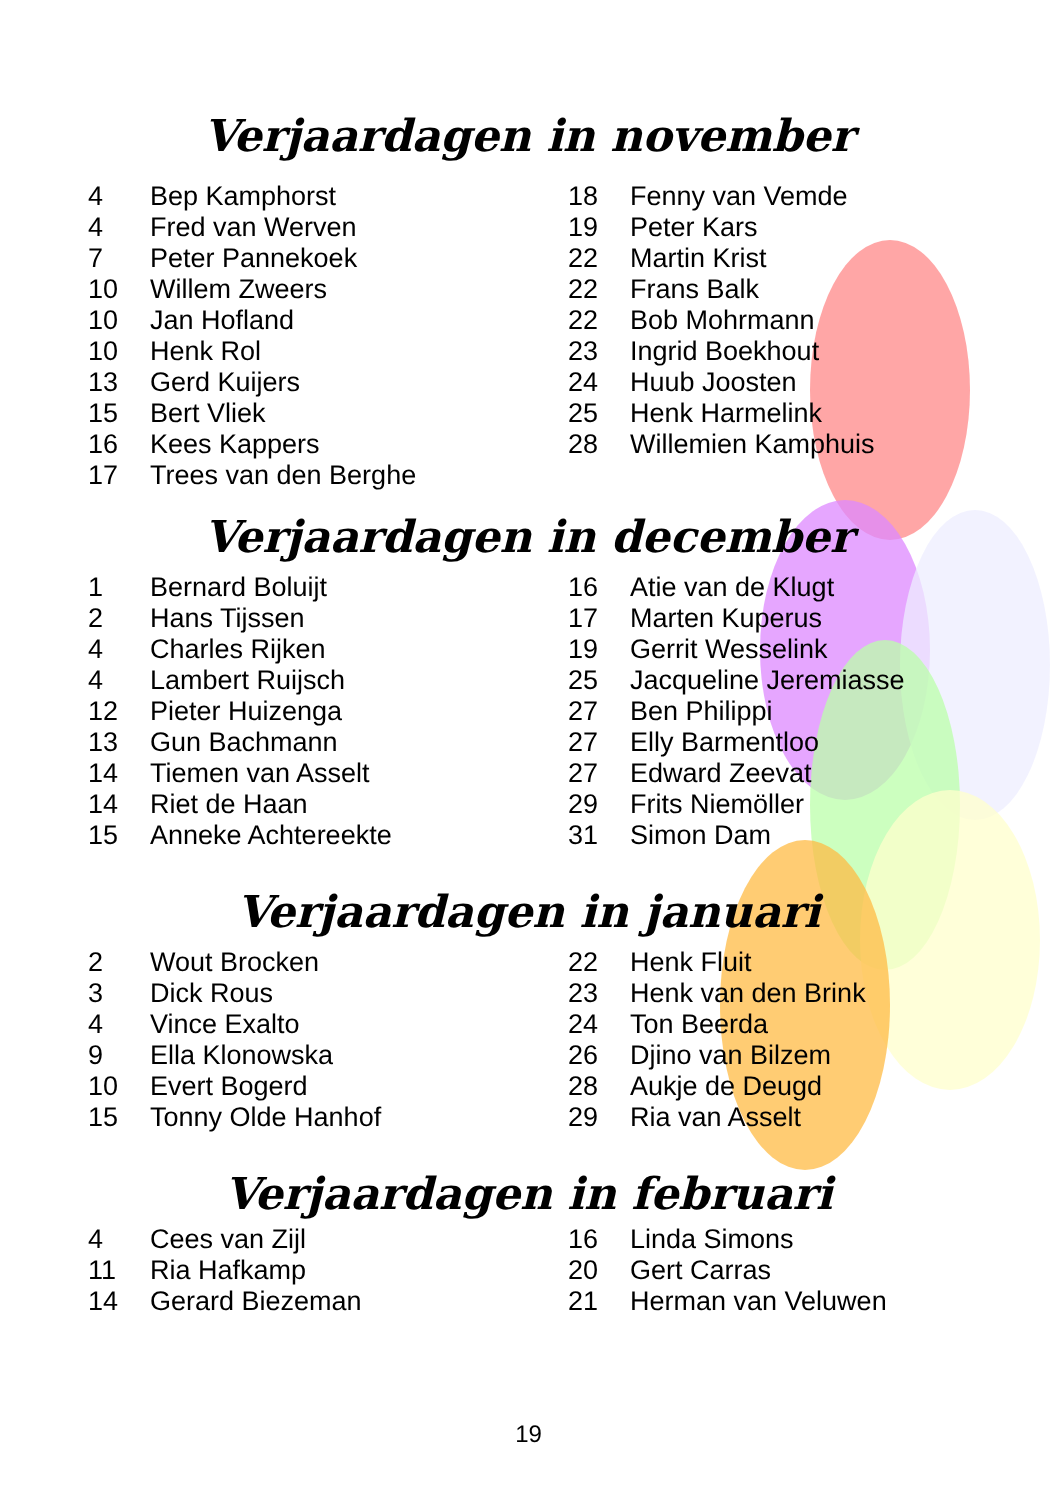Verjaardagen in november
| 4 | Bep Kamphorst |
| 4 | Fred van Werven |
| 7 | Peter Pannekoek |
| 10 | Willem Zweers |
| 10 | Jan Hofland |
| 10 | Henk Rol |
| 13 | Gerd Kuijers |
| 15 | Bert Vliek |
| 16 | Kees Kappers |
| 17 | Trees van den Berghe |
| 18 | Fenny van Vemde |
| 19 | Peter Kars |
| 22 | Martin Krist |
| 22 | Frans Balk |
| 22 | Bob Mohrmann |
| 23 | Ingrid Boekhout |
| 24 | Huub Joosten |
| 25 | Henk Harmelink |
| 28 | Willemien Kamphuis |
Verjaardagen in december
| 1 | Bernard Boluijt |
| 2 | Hans Tijssen |
| 4 | Charles Rijken |
| 4 | Lambert Ruijsch |
| 12 | Pieter Huizenga |
| 13 | Gun Bachmann |
| 14 | Tiemen van Asselt |
| 14 | Riet de Haan |
| 15 | Anneke Achtereekte |
| 16 | Atie van de Klugt |
| 17 | Marten Kuperus |
| 19 | Gerrit Wesselink |
| 25 | Jacqueline Jeremiasse |
| 27 | Ben Philippi |
| 27 | Elly Barmentloo |
| 27 | Edward Zeevat |
| 29 | Frits Niemöller |
| 31 | Simon Dam |
Verjaardagen in januari
| 2 | Wout Brocken |
| 3 | Dick Rous |
| 4 | Vince Exalto |
| 9 | Ella Klonowska |
| 10 | Evert Bogerd |
| 15 | Tonny Olde Hanhof |
| 22 | Henk Fluit |
| 23 | Henk van den Brink |
| 24 | Ton Beerda |
| 26 | Djino van Bilzem |
| 28 | Aukje de Deugd |
| 29 | Ria van Asselt |
Verjaardagen in februari
| 4 | Cees van Zijl |
| 11 | Ria Hafkamp |
| 14 | Gerard Biezeman |
| 16 | Linda Simons |
| 20 | Gert Carras |
| 21 | Herman van Veluwen |
19